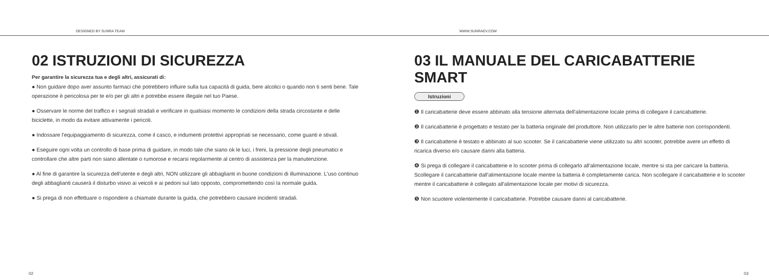DESIGNED BY SUNRA TEAM WWW.SUNRAEV.COM
02 ISTRUZIONI DI SICUREZZA
Per garantire la sicurezza tua e degli altri, assicurati di:
● Non guidare dopo aver assunto farmaci che potrebbero influire sulla tua capacità di guida, bere alcolici o quando non ti senti bene. Tale operazione è pericolosa per te e/o per gli altri e potrebbe essere illegale nel tuo Paese.
● Osservare le norme del traffico e i segnali stradali e verificare in qualsiasi momento le condizioni della strada circostante e delle biciclette, in modo da evitare attivamente i pericoli.
● Indossare l'equipaggiamento di sicurezza, come il casco, e indumenti protettivi appropriati se necessario, come guanti e stivali.
● Eseguire ogni volta un controllo di base prima di guidare, in modo tale che siano ok le luci, i freni, la pressione degli pneumatici e controllare che altre parti non siano allentate o rumorose e recarsi regolarmente al centro di assistenza per la manutenzione.
● Al fine di garantire la sicurezza dell'utente e degli altri, NON utilizzare gli abbaglianti in buone condizioni di illuminazione. L'uso continuo degli abbaglianti causerà il disturbo visivo ai veicoli e ai pedoni sul lato opposto, compromettendo così la normale guida.
● Si prega di non effettuare o rispondere a chiamate durante la guida, che potrebbero causare incidenti stradali.
02
03 IL MANUALE DEL CARICABATTERIE SMART
Istruzioni
❶ Il caricabatterie deve essere abbinato alla tensione alternata dell'alimentazione locale prima di collegare il caricabatterie.
❷ Il caricabatterie è progettato e testato per la batteria originale del produttore. Non utilizzarlo per le altre batterie non corrispondenti.
❸ Il caricabatterie è testato e abbinato al suo scooter. Se il caricabatterie viene utilizzato su altri scooter, potrebbe avere un effetto di ricarica diverso e/o causare danni alla batteria.
❹ Si prega di collegare il caricabatterie e lo scooter prima di collegarlo all'alimentazione locale, mentre si sta per caricare la batteria. Scollegare il caricabatterie dall'alimentazione locale mentre la batteria è completamente carica. Non scollegare il caricabatterie e lo scooter mentre il caricabatterie è collegato all'alimentazione locale per motivi di sicurezza.
❺ Non scuotere violentemente il caricabatterie. Potrebbe causare danni al caricabatterie.
03